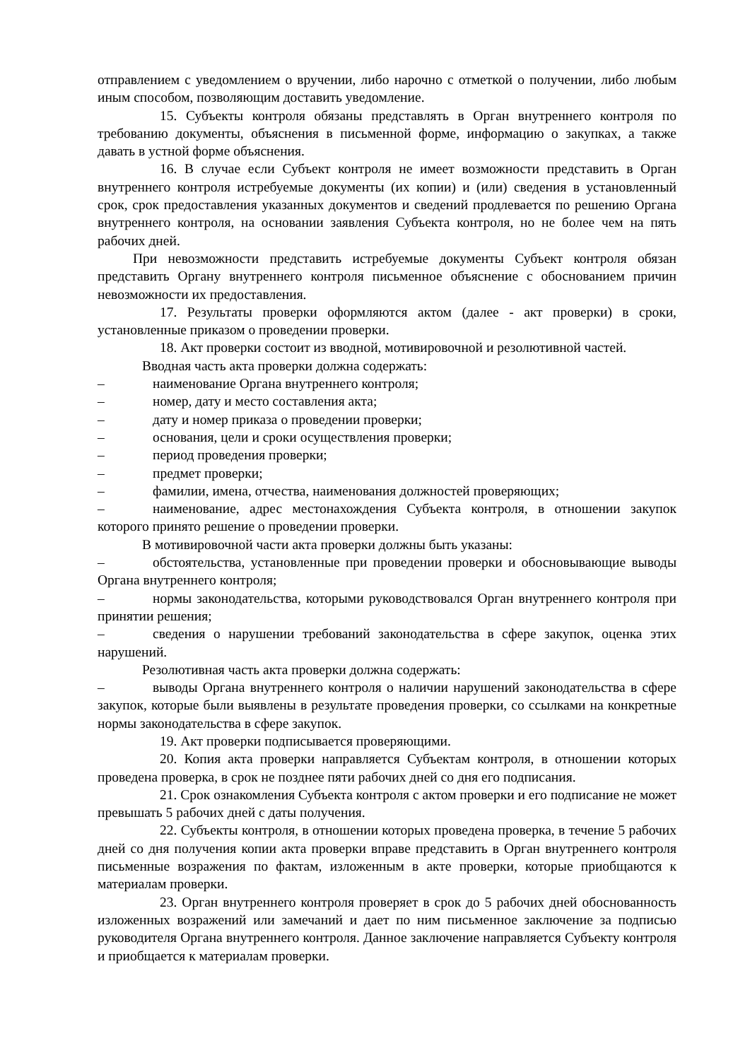отправлением с уведомлением о вручении, либо нарочно с отметкой о получении, либо любым иным способом, позволяющим доставить уведомление.
15. Субъекты контроля обязаны представлять в Орган внутреннего контроля по требованию документы, объяснения в письменной форме, информацию о закупках, а также давать в устной форме объяснения.
16. В случае если Субъект контроля не имеет возможности представить в Орган внутреннего контроля истребуемые документы (их копии) и (или) сведения в установленный срок, срок предоставления указанных документов и сведений продлевается по решению Органа внутреннего контроля, на основании заявления Субъекта контроля, но не более чем на пять рабочих дней.
При невозможности представить истребуемые документы Субъект контроля обязан представить Органу внутреннего контроля письменное объяснение с обоснованием причин невозможности их предоставления.
17. Результаты проверки оформляются актом (далее - акт проверки) в сроки, установленные приказом о проведении проверки.
18. Акт проверки состоит из вводной, мотивировочной и резолютивной частей.
Вводная часть акта проверки должна содержать:
–    наименование Органа внутреннего контроля;
–    номер, дату и место составления акта;
–    дату и номер приказа о проведении проверки;
–    основания, цели и сроки осуществления проверки;
–    период проведения проверки;
–    предмет проверки;
–    фамилии, имена, отчества, наименования должностей проверяющих;
–    наименование, адрес местонахождения Субъекта контроля, в отношении закупок которого принято решение о проведении проверки.
В мотивировочной части акта проверки должны быть указаны:
–    обстоятельства, установленные при проведении проверки и обосновывающие выводы Органа внутреннего контроля;
–    нормы законодательства, которыми руководствовался Орган внутреннего контроля при принятии решения;
–    сведения о нарушении требований законодательства в сфере закупок, оценка этих нарушений.
Резолютивная часть акта проверки должна содержать:
–    выводы Органа внутреннего контроля о наличии нарушений законодательства в сфере закупок, которые были выявлены в результате проведения проверки, со ссылками на конкретные нормы законодательства в сфере закупок.
19. Акт проверки подписывается проверяющими.
20. Копия акта проверки направляется Субъектам контроля, в отношении которых проведена проверка, в срок не позднее пяти рабочих дней со дня его подписания.
21. Срок ознакомления Субъекта контроля с актом проверки и его подписание не может превышать 5 рабочих дней с даты получения.
22. Субъекты контроля, в отношении которых проведена проверка, в течение 5 рабочих дней со дня получения копии акта проверки вправе представить в Орган внутреннего контроля письменные возражения по фактам, изложенным в акте проверки, которые приобщаются к материалам проверки.
23. Орган внутреннего контроля проверяет в срок до 5 рабочих дней обоснованность изложенных возражений или замечаний и дает по ним письменное заключение за подписью руководителя Органа внутреннего контроля. Данное заключение направляется Субъекту контроля и приобщается к материалам проверки.